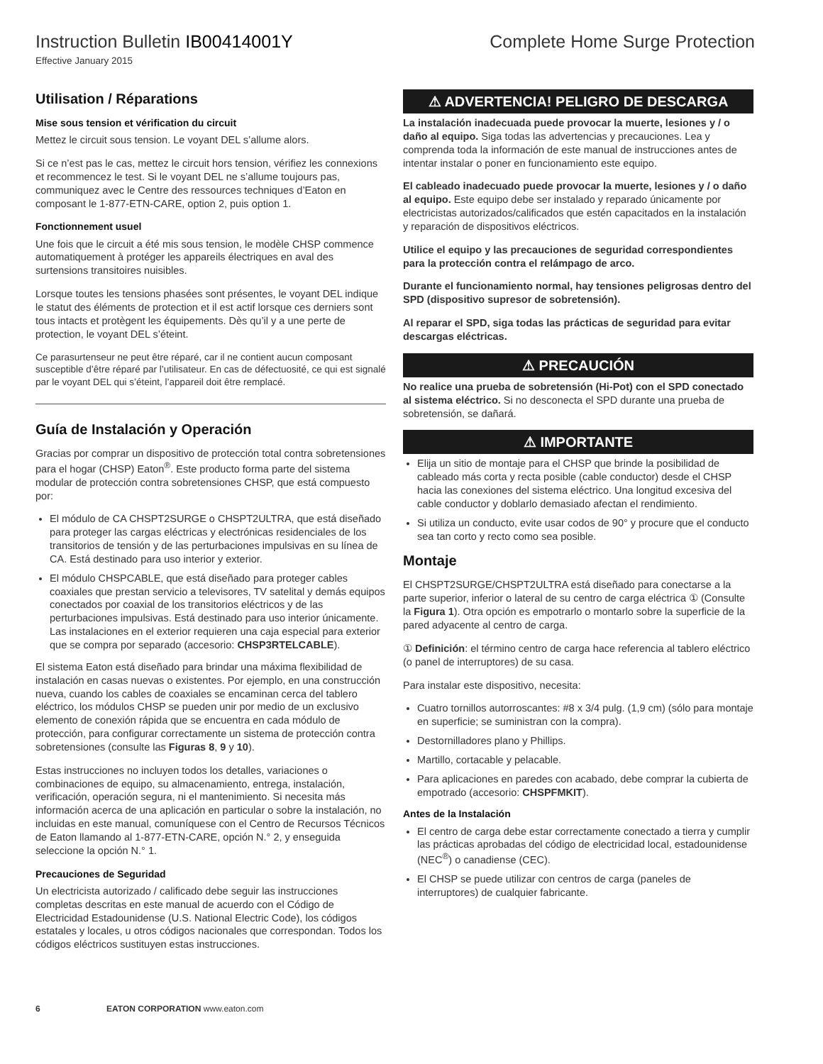Instruction Bulletin IB00414001Y
Complete Home Surge Protection
Effective January 2015
Utilisation / Réparations
Mise sous tension et vérification du circuit
Mettez le circuit sous tension. Le voyant DEL s’allume alors.
Si ce n’est pas le cas, mettez le circuit hors tension, vérifiez les connexions et recommencez le test. Si le voyant DEL ne s’allume toujours pas, communiquez avec le Centre des ressources techniques d’Eaton en composant le 1-877-ETN-CARE, option 2, puis option 1.
Fonctionnement usuel
Une fois que le circuit a été mis sous tension, le modèle CHSP commence automatiquement à protéger les appareils électriques en aval des surtensions transitoires nuisibles.
Lorsque toutes les tensions phasées sont présentes, le voyant DEL indique le statut des éléments de protection et il est actif lorsque ces derniers sont tous intacts et protègent les équipements. Dès qu’il y a une perte de protection, le voyant DEL s’éteint.
Ce parasurtenseur ne peut être réparé, car il ne contient aucun composant susceptible d’être réparé par l’utilisateur. En cas de défectuosité, ce qui est signalé par le voyant DEL qui s’éteint, l’appareil doit être remplacé.
Guía de Instalación y Operación
Gracias por comprar un dispositivo de protección total contra sobretensiones para el hogar (CHSP) Eaton<sup>®</sup>. Este producto forma parte del sistema modular de protección contra sobretensiones CHSP, que está compuesto por:
El módulo de CA CHSPT2SURGE o CHSPT2ULTRA, que está diseñado para proteger las cargas eléctricas y electrónicas residenciales de los transitorios de tensión y de las perturbaciones impulsivas en su línea de CA. Está destinado para uso interior y exterior.
El módulo CHSPCABLE, que está diseñado para proteger cables coaxiales que prestan servicio a televisores, TV satelital y demás equipos conectados por coaxial de los transitorios eléctricos y de las perturbaciones impulsivas. Está destinado para uso interior únicamente. Las instalaciones en el exterior requieren una caja especial para exterior que se compra por separado (accesorio: CHSP3RTELCABLE).
El sistema Eaton está diseñado para brindar una máxima flexibilidad de instalación en casas nuevas o existentes. Por ejemplo, en una construcción nueva, cuando los cables de coaxiales se encaminan cerca del tablero eléctrico, los módulos CHSP se pueden unir por medio de un exclusivo elemento de conexión rápida que se encuentra en cada módulo de protección, para configurar correctamente un sistema de protección contra sobretensiones (consulte las Figuras 8, 9 y 10).
Estas instrucciones no incluyen todos los detalles, variaciones o combinaciones de equipo, su almacenamiento, entrega, instalación, verificación, operación segura, ni el mantenimiento. Si necesita más información acerca de una aplicación en particular o sobre la instalación, no incluidas en este manual, comuníquese con el Centro de Recursos Técnicos de Eaton llamando al 1-877-ETN-CARE, opción N.° 2, y enseguida seleccione la opción N.° 1.
Precauciones de Seguridad
Un electricista autorizado / calificado debe seguir las instrucciones completas descritas en este manual de acuerdo con el Código de Electricidad Estadounidense (U.S. National Electric Code), los códigos estatales y locales, u otros códigos nacionales que correspondan. Todos los códigos eléctricos sustituyen estas instrucciones.
⚠ ADVERTENCIA! PELIGRO DE DESCARGA
La instalación inadecuada puede provocar la muerte, lesiones y / o daño al equipo. Siga todas las advertencias y precauciones. Lea y comprenda toda la información de este manual de instrucciones antes de intentar instalar o poner en funcionamiento este equipo.
El cableado inadecuado puede provocar la muerte, lesiones y / o daño al equipo. Este equipo debe ser instalado y reparado únicamente por electricistas autorizados/calificados que estén capacitados en la instalación y reparación de dispositivos eléctricos.
Utilice el equipo y las precauciones de seguridad correspondientes para la protección contra el relámpago de arco.
Durante el funcionamiento normal, hay tensiones peligrosas dentro del SPD (dispositivo supresor de sobretensión).
Al reparar el SPD, siga todas las prácticas de seguridad para evitar descargas eléctricas.
⚠ PRECAUCIÓN
No realice una prueba de sobretensión (Hi-Pot) con el SPD conectado al sistema eléctrico. Si no desconecta el SPD durante una prueba de sobretensión, se dañará.
⚠ IMPORTANTE
Elija un sitio de montaje para el CHSP que brinde la posibilidad de cableado más corta y recta posible (cable conductor) desde el CHSP hacia las conexiones del sistema eléctrico. Una longitud excesiva del cable conductor y doblarlo demasiado afectan el rendimiento.
Si utiliza un conducto, evite usar codos de 90° y procure que el conducto sea tan corto y recto como sea posible.
Montaje
El CHSPT2SURGE/CHSPT2ULTRA está diseñado para conectarse a la parte superior, inferior o lateral de su centro de carga eléctrica ① (Consulte la Figura 1). Otra opción es empotrarlo o montarlo sobre la superficie de la pared adyacente al centro de carga.
① Definición: el término centro de carga hace referencia al tablero eléctrico (o panel de interruptores) de su casa.
Para instalar este dispositivo, necesita:
Cuatro tornillos autorroscantes: #8 x 3/4 pulg. (1,9 cm) (sólo para montaje en superficie; se suministran con la compra).
Destornilladores plano y Phillips.
Martillo, cortacable y pelacable.
Para aplicaciones en paredes con acabado, debe comprar la cubierta de empotrado (accesorio: CHSPFMKIT).
Antes de la Instalación
El centro de carga debe estar correctamente conectado a tierra y cumplir las prácticas aprobadas del código de electricidad local, estadounidense (NEC<sup>®</sup>) o canadiense (CEC).
El CHSP se puede utilizar con centros de carga (paneles de interruptores) de cualquier fabricante.
6 EATON CORPORATION www.eaton.com